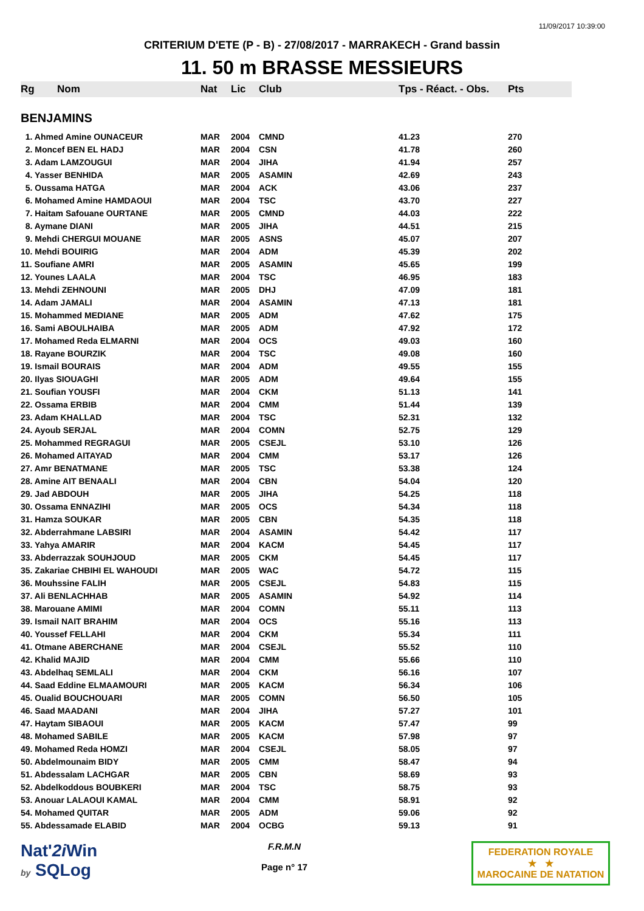11/09/2017 10:39:00
CRITERIUM D'ETE (P - B) - 27/08/2017 - MARRAKECH - Grand bassin
11. 50 m BRASSE MESSIEURS
| Rg | Nom | Nat | Lic | Club | Tps - Réact. - Obs. | Pts |
| --- | --- | --- | --- | --- | --- | --- |
| BENJAMINS | | | | | | |
| 1. Ahmed Amine OUNACEUR | | MAR | 2004 | CMND | 41.23 | 270 |
| 2. Moncef BEN EL HADJ | | MAR | 2004 | CSN | 41.78 | 260 |
| 3. Adam LAMZOUGUI | | MAR | 2004 | JIHA | 41.94 | 257 |
| 4. Yasser BENHIDA | | MAR | 2005 | ASAMIN | 42.69 | 243 |
| 5. Oussama HATGA | | MAR | 2004 | ACK | 43.06 | 237 |
| 6. Mohamed Amine HAMDAOUI | | MAR | 2004 | TSC | 43.70 | 227 |
| 7. Haitam Safouane OURTANE | | MAR | 2005 | CMND | 44.03 | 222 |
| 8. Aymane DIANI | | MAR | 2005 | JIHA | 44.51 | 215 |
| 9. Mehdi CHERGUI MOUANE | | MAR | 2005 | ASNS | 45.07 | 207 |
| 10. Mehdi BOUIRIG | | MAR | 2004 | ADM | 45.39 | 202 |
| 11. Soufiane AMRI | | MAR | 2005 | ASAMIN | 45.65 | 199 |
| 12. Younes LAALA | | MAR | 2004 | TSC | 46.95 | 183 |
| 13. Mehdi ZEHNOUNI | | MAR | 2005 | DHJ | 47.09 | 181 |
| 14. Adam JAMALI | | MAR | 2004 | ASAMIN | 47.13 | 181 |
| 15. Mohammed MEDIANE | | MAR | 2005 | ADM | 47.62 | 175 |
| 16. Sami ABOULHAIBA | | MAR | 2005 | ADM | 47.92 | 172 |
| 17. Mohamed Reda ELMARNI | | MAR | 2004 | OCS | 49.03 | 160 |
| 18. Rayane BOURZIK | | MAR | 2004 | TSC | 49.08 | 160 |
| 19. Ismail BOURAIS | | MAR | 2004 | ADM | 49.55 | 155 |
| 20. Ilyas SIOUAGHI | | MAR | 2005 | ADM | 49.64 | 155 |
| 21. Soufian YOUSFI | | MAR | 2004 | CKM | 51.13 | 141 |
| 22. Ossama ERBIB | | MAR | 2004 | CMM | 51.44 | 139 |
| 23. Adam KHALLAD | | MAR | 2004 | TSC | 52.31 | 132 |
| 24. Ayoub SERJAL | | MAR | 2004 | COMN | 52.75 | 129 |
| 25. Mohammed REGRAGUI | | MAR | 2005 | CSEJL | 53.10 | 126 |
| 26. Mohamed AITAYAD | | MAR | 2004 | CMM | 53.17 | 126 |
| 27. Amr BENATMANE | | MAR | 2005 | TSC | 53.38 | 124 |
| 28. Amine AIT BENAALI | | MAR | 2004 | CBN | 54.04 | 120 |
| 29. Jad ABDOUH | | MAR | 2005 | JIHA | 54.25 | 118 |
| 30. Ossama ENNAZIHI | | MAR | 2005 | OCS | 54.34 | 118 |
| 31. Hamza SOUKAR | | MAR | 2005 | CBN | 54.35 | 118 |
| 32. Abderrahmane LABSIRI | | MAR | 2004 | ASAMIN | 54.42 | 117 |
| 33. Yahya AMARIR | | MAR | 2004 | KACM | 54.45 | 117 |
| 33. Abderrazzak SOUHJOUD | | MAR | 2005 | CKM | 54.45 | 117 |
| 35. Zakariae CHBIHI EL WAHOUDI | | MAR | 2005 | WAC | 54.72 | 115 |
| 36. Mouhssine FALIH | | MAR | 2005 | CSEJL | 54.83 | 115 |
| 37. Ali BENLACHHAB | | MAR | 2005 | ASAMIN | 54.92 | 114 |
| 38. Marouane AMIMI | | MAR | 2004 | COMN | 55.11 | 113 |
| 39. Ismail NAIT BRAHIM | | MAR | 2004 | OCS | 55.16 | 113 |
| 40. Youssef FELLAHI | | MAR | 2004 | CKM | 55.34 | 111 |
| 41. Otmane ABERCHANE | | MAR | 2004 | CSEJL | 55.52 | 110 |
| 42. Khalid MAJID | | MAR | 2004 | CMM | 55.66 | 110 |
| 43. Abdelhaq SEMLALI | | MAR | 2004 | CKM | 56.16 | 107 |
| 44. Saad Eddine ELMAAMOURI | | MAR | 2005 | KACM | 56.34 | 106 |
| 45. Oualid BOUCHOUARI | | MAR | 2005 | COMN | 56.50 | 105 |
| 46. Saad MAADANI | | MAR | 2004 | JIHA | 57.27 | 101 |
| 47. Haytam SIBAOUI | | MAR | 2005 | KACM | 57.47 | 99 |
| 48. Mohamed SABILE | | MAR | 2005 | KACM | 57.98 | 97 |
| 49. Mohamed Reda HOMZI | | MAR | 2004 | CSEJL | 58.05 | 97 |
| 50. Abdelmounaim BIDY | | MAR | 2005 | CMM | 58.47 | 94 |
| 51. Abdessalam LACHGAR | | MAR | 2005 | CBN | 58.69 | 93 |
| 52. Abdelkoddous BOUBKERI | | MAR | 2004 | TSC | 58.75 | 93 |
| 53. Anouar LALAOUI KAMAL | | MAR | 2004 | CMM | 58.91 | 92 |
| 54. Mohamed QUITAR | | MAR | 2005 | ADM | 59.06 | 92 |
| 55. Abdessamade ELABID | | MAR | 2004 | OCBG | 59.13 | 91 |
Nat'2i Win
by SQLog
F.R.M.N
Page n° 17
FEDERATION ROYALE
★ ★
MAROCAINE DE NATATION